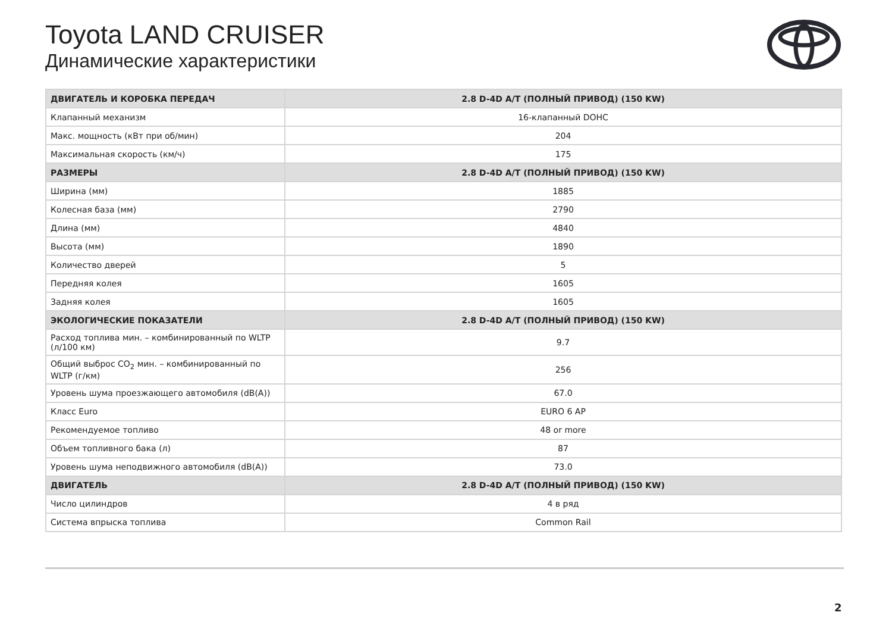Toyota LAND CRUISER
Динамические характеристики
| ДВИГАТЕЛЬ И КОРОБКА ПЕРЕДАЧ | 2.8 D-4D A/T (ПОЛНЫЙ ПРИВОД) (150 KW) |
| --- | --- |
| Клапанный механизм | 16-клапанный DOHC |
| Макс. мощность (кВт при об/мин) | 204 |
| Максимальная скорость (км/ч) | 175 |
| РАЗМЕРЫ | 2.8 D-4D A/T (ПОЛНЫЙ ПРИВОД) (150 KW) |
| Ширина (мм) | 1885 |
| Колесная база (мм) | 2790 |
| Длина (мм) | 4840 |
| Высота (мм) | 1890 |
| Количество дверей | 5 |
| Передняя колея | 1605 |
| Задняя колея | 1605 |
| ЭКОЛОГИЧЕСКИЕ ПОКАЗАТЕЛИ | 2.8 D-4D A/T (ПОЛНЫЙ ПРИВОД) (150 KW) |
| Расход топлива мин. – комбинированный по WLTP (л/100 км) | 9.7 |
| Общий выброс CO<sub>2</sub> мин. – комбинированный по WLTP (г/км) | 256 |
| Уровень шума проезжающего автомобиля (dB(A)) | 67.0 |
| Класс Euro | EURO 6 AP |
| Рекомендуемое топливо | 48 or more |
| Объем топливного бака (л) | 87 |
| Уровень шума неподвижного автомобиля (dB(A)) | 73.0 |
| ДВИГАТЕЛЬ | 2.8 D-4D A/T (ПОЛНЫЙ ПРИВОД) (150 KW) |
| Число цилиндров | 4 в ряд |
| Система впрыска топлива | Common Rail |
2